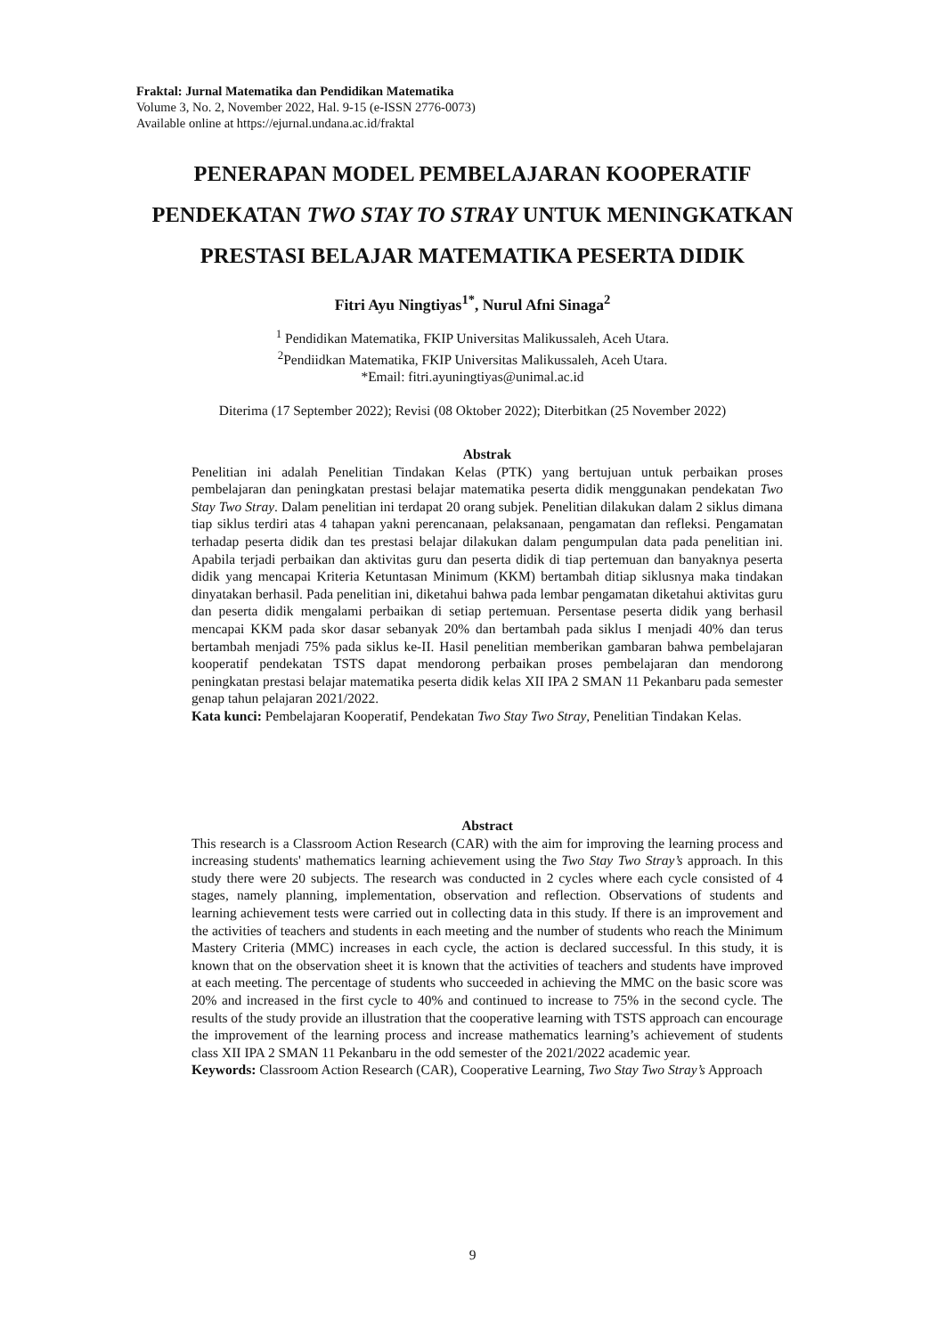Fraktal: Jurnal Matematika dan Pendidikan Matematika
Volume 3, No. 2, November 2022, Hal. 9-15 (e-ISSN 2776-0073)
Available online at https://ejurnal.undana.ac.id/fraktal
PENERAPAN MODEL PEMBELAJARAN KOOPERATIF
PENDEKATAN TWO STAY TO STRAY UNTUK MENINGKATKAN
PRESTASI BELAJAR MATEMATIKA PESERTA DIDIK
Fitri Ayu Ningtiyas<sup>1*</sup>, Nurul Afni Sinaga<sup>2</sup>
<sup>1</sup> Pendidikan Matematika, FKIP Universitas Malikussaleh, Aceh Utara.
<sup>2</sup> Pendiidkan Matematika, FKIP Universitas Malikussaleh, Aceh Utara.
*Email: fitri.ayuningtiyas@unimal.ac.id
Diterima (17 September 2022); Revisi (08 Oktober 2022); Diterbitkan (25 November 2022)
Abstrak
Penelitian ini adalah Penelitian Tindakan Kelas (PTK) yang bertujuan untuk perbaikan proses pembelajaran dan peningkatan prestasi belajar matematika peserta didik menggunakan pendekatan Two Stay Two Stray. Dalam penelitian ini terdapat 20 orang subjek. Penelitian dilakukan dalam 2 siklus dimana tiap siklus terdiri atas 4 tahapan yakni perencanaan, pelaksanaan, pengamatan dan refleksi. Pengamatan terhadap peserta didik dan tes prestasi belajar dilakukan dalam pengumpulan data pada penelitian ini. Apabila terjadi perbaikan dan aktivitas guru dan peserta didik di tiap pertemuan dan banyaknya peserta didik yang mencapai Kriteria Ketuntasan Minimum (KKM) bertambah ditiap siklusnya maka tindakan dinyatakan berhasil. Pada penelitian ini, diketahui bahwa pada lembar pengamatan diketahui aktivitas guru dan peserta didik mengalami perbaikan di setiap pertemuan. Persentase peserta didik yang berhasil mencapai KKM pada skor dasar sebanyak 20% dan bertambah pada siklus I menjadi 40% dan terus bertambah menjadi 75% pada siklus ke-II. Hasil penelitian memberikan gambaran bahwa pembelajaran kooperatif pendekatan TSTS dapat mendorong perbaikan proses pembelajaran dan mendorong peningkatan prestasi belajar matematika peserta didik kelas XII IPA 2 SMAN 11 Pekanbaru pada semester genap tahun pelajaran 2021/2022.
Kata kunci: Pembelajaran Kooperatif, Pendekatan Two Stay Two Stray, Penelitian Tindakan Kelas.
Abstract
This research is a Classroom Action Research (CAR) with the aim for improving the learning process and increasing students' mathematics learning achievement using the Two Stay Two Stray’s approach. In this study there were 20 subjects. The research was conducted in 2 cycles where each cycle consisted of 4 stages, namely planning, implementation, observation and reflection. Observations of students and learning achievement tests were carried out in collecting data in this study. If there is an improvement and the activities of teachers and students in each meeting and the number of students who reach the Minimum Mastery Criteria (MMC) increases in each cycle, the action is declared successful. In this study, it is known that on the observation sheet it is known that the activities of teachers and students have improved at each meeting. The percentage of students who succeeded in achieving the MMC on the basic score was 20% and increased in the first cycle to 40% and continued to increase to 75% in the second cycle. The results of the study provide an illustration that the cooperative learning with TSTS approach can encourage the improvement of the learning process and increase mathematics learning’s achievement of students class XII IPA 2 SMAN 11 Pekanbaru in the odd semester of the 2021/2022 academic year.
Keywords: Classroom Action Research (CAR), Cooperative Learning, Two Stay Two Stray’s Approach
9